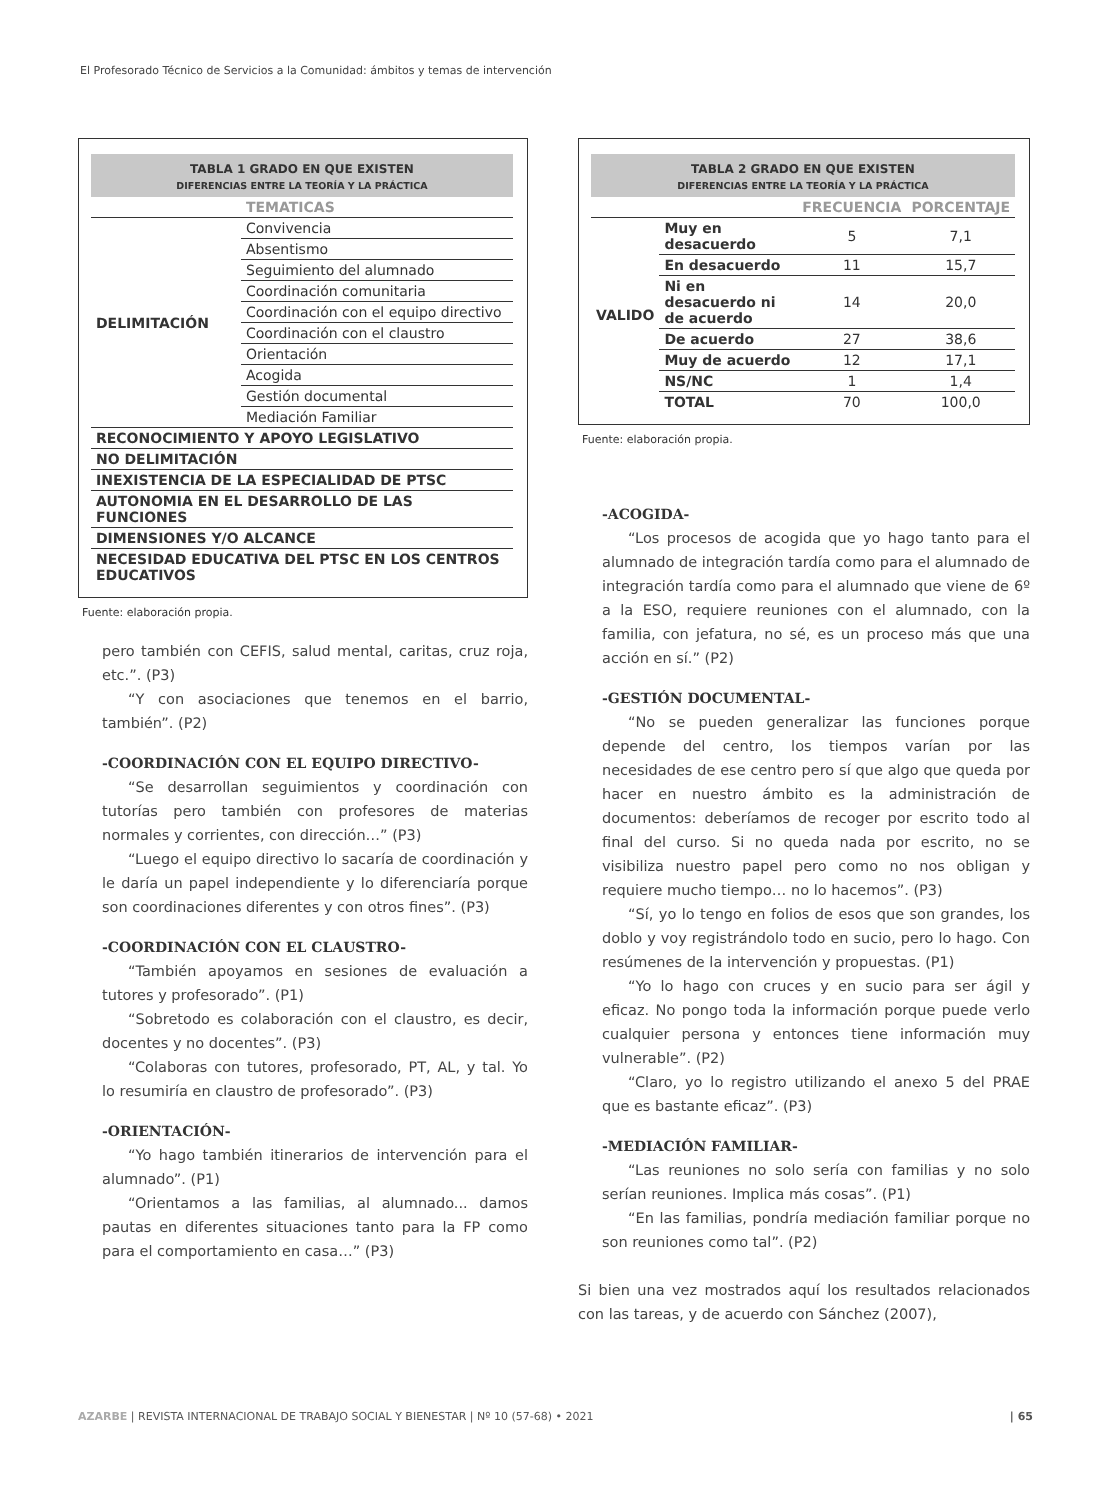El Profesorado Técnico de Servicios a la Comunidad: ámbitos y temas de intervención
TABLA 1 GRADO EN QUE EXISTEN
DIFERENCIAS ENTRE LA TEORÍA Y LA PRÁCTICA
| | TEMATICAS |
| --- | --- |
| DELIMITACIÓN | Convivencia |
| | Absentismo |
| | Seguimiento del alumnado |
| | Coordinación comunitaria |
| | Coordinación con el equipo directivo |
| | Coordinación con el claustro |
| | Orientación |
| | Acogida |
| | Gestión documental |
| | Mediación Familiar |
| RECONOCIMIENTO Y APOYO LEGISLATIVO | |
| NO DELIMITACIÓN | |
| INEXISTENCIA DE LA ESPECIALIDAD DE PTSC | |
| AUTONOMIA EN EL DESARROLLO DE LAS FUNCIONES | |
| DIMENSIONES Y/O ALCANCE | |
| NECESIDAD EDUCATIVA DEL PTSC EN LOS CENTROS EDUCATIVOS | |
Fuente: elaboración propia.
pero también con CEFIS, salud mental, caritas, cruz roja, etc.”. (P3)
“Y con asociaciones que tenemos en el barrio, también”. (P2)
-COORDINACIÓN CON EL EQUIPO DIRECTIVO-
“Se desarrollan seguimientos y coordinación con tutorías pero también con profesores de materias normales y corrientes, con dirección…” (P3)
“Luego el equipo directivo lo sacaría de coordinación y le daría un papel independiente y lo diferenciaría porque son coordinaciones diferentes y con otros fines”. (P3)
-COORDINACIÓN CON EL CLAUSTRO-
“También apoyamos en sesiones de evaluación a tutores y profesorado”. (P1)
“Sobretodo es colaboración con el claustro, es decir, docentes y no docentes”. (P3)
“Colaboras con tutores, profesorado, PT, AL, y tal. Yo lo resumiría en claustro de profesorado”. (P3)
-ORIENTACIÓN-
“Yo hago también itinerarios de intervención para el alumnado”. (P1)
“Orientamos a las familias, al alumnado... damos pautas en diferentes situaciones tanto para la FP como para el comportamiento en casa…” (P3)
TABLA 2 GRADO EN QUE EXISTEN
DIFERENCIAS ENTRE LA TEORÍA Y LA PRÁCTICA
| | | FRECUENCIA | PORCENTAJE |
| --- | --- | --- | --- |
| VALIDO | Muy en desacuerdo | 5 | 7,1 |
| | En desacuerdo | 11 | 15,7 |
| | Ni en desacuerdo ni de acuerdo | 14 | 20,0 |
| | De acuerdo | 27 | 38,6 |
| | Muy de acuerdo | 12 | 17,1 |
| | NS/NC | 1 | 1,4 |
| | TOTAL | 70 | 100,0 |
Fuente: elaboración propia.
-ACOGIDA-
“Los procesos de acogida que yo hago tanto para el alumnado de integración tardía como para el alumnado de integración tardía como para el alumnado que viene de 6º a la ESO, requiere reuniones con el alumnado, con la familia, con jefatura, no sé, es un proceso más que una acción en sí.” (P2)
-GESTIÓN DOCUMENTAL-
“No se pueden generalizar las funciones porque depende del centro, los tiempos varían por las necesidades de ese centro pero sí que algo que queda por hacer en nuestro ámbito es la administración de documentos: deberíamos de recoger por escrito todo al final del curso. Si no queda nada por escrito, no se visibiliza nuestro papel pero como no nos obligan y requiere mucho tiempo… no lo hacemos”. (P3)
“Sí, yo lo tengo en folios de esos que son grandes, los doblo y voy registrándolo todo en sucio, pero lo hago. Con resúmenes de la intervención y propuestas. (P1)
“Yo lo hago con cruces y en sucio para ser ágil y eficaz. No pongo toda la información porque puede verlo cualquier persona y entonces tiene información muy vulnerable”. (P2)
“Claro, yo lo registro utilizando el anexo 5 del PRAE que es bastante eficaz”. (P3)
-MEDIACIÓN FAMILIAR-
“Las reuniones no solo sería con familias y no solo serían reuniones. Implica más cosas”. (P1)
“En las familias, pondría mediación familiar porque no son reuniones como tal”. (P2)
Si bien una vez mostrados aquí los resultados relacionados con las tareas, y de acuerdo con Sánchez (2007),
AZARBE | REVISTA INTERNACIONAL DE TRABAJO SOCIAL Y BIENESTAR | Nº 10 (57-68) • 2021 | 65